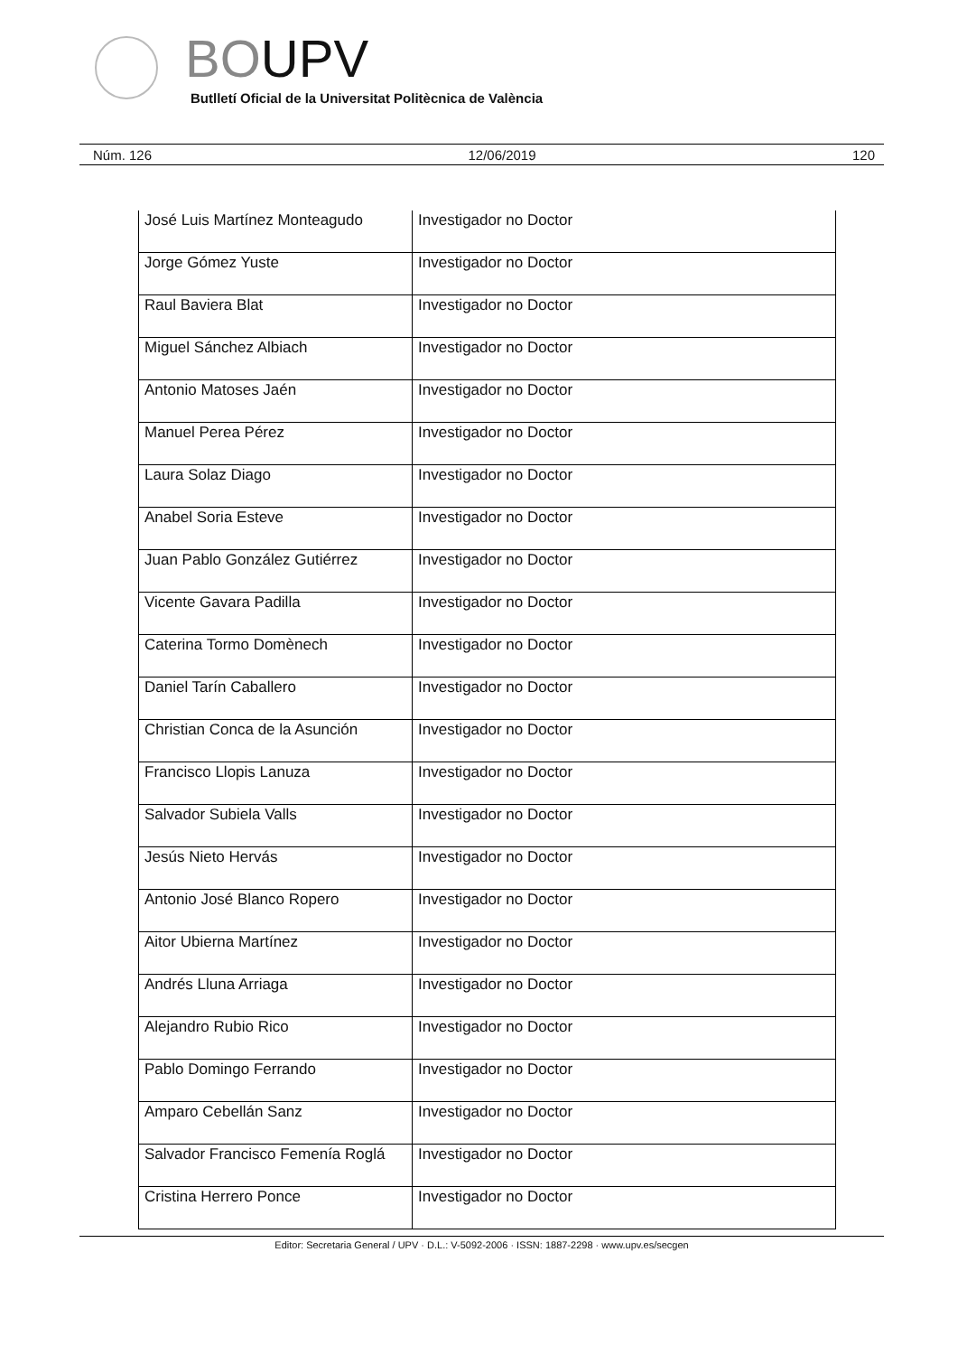BOUPV
Butlletí Oficial de la Universitat Politècnica de València
Núm. 126 12/06/2019 120
| José Luis Martínez Monteagudo | Investigador no Doctor |
| Jorge Gómez Yuste | Investigador no Doctor |
| Raul Baviera Blat | Investigador no Doctor |
| Miguel Sánchez Albiach | Investigador no Doctor |
| Antonio Matoses Jaén | Investigador no Doctor |
| Manuel Perea Pérez | Investigador no Doctor |
| Laura Solaz Diago | Investigador no Doctor |
| Anabel Soria Esteve | Investigador no Doctor |
| Juan Pablo González Gutiérrez | Investigador no Doctor |
| Vicente Gavara Padilla | Investigador no Doctor |
| Caterina Tormo Domènech | Investigador no Doctor |
| Daniel Tarín Caballero | Investigador no Doctor |
| Christian Conca de la Asunción | Investigador no Doctor |
| Francisco Llopis Lanuza | Investigador no Doctor |
| Salvador Subiela Valls | Investigador no Doctor |
| Jesús Nieto Hervás | Investigador no Doctor |
| Antonio José Blanco Ropero | Investigador no Doctor |
| Aitor Ubierna Martínez | Investigador no Doctor |
| Andrés Lluna Arriaga | Investigador no Doctor |
| Alejandro Rubio Rico | Investigador no Doctor |
| Pablo Domingo Ferrando | Investigador no Doctor |
| Amparo Cebellán Sanz | Investigador no Doctor |
| Salvador Francisco Femenía Roglá | Investigador no Doctor |
| Cristina Herrero Ponce | Investigador no Doctor |
Editor: Secretaria General / UPV · D.L.: V-5092-2006 · ISSN: 1887-2298 · www.upv.es/secgen